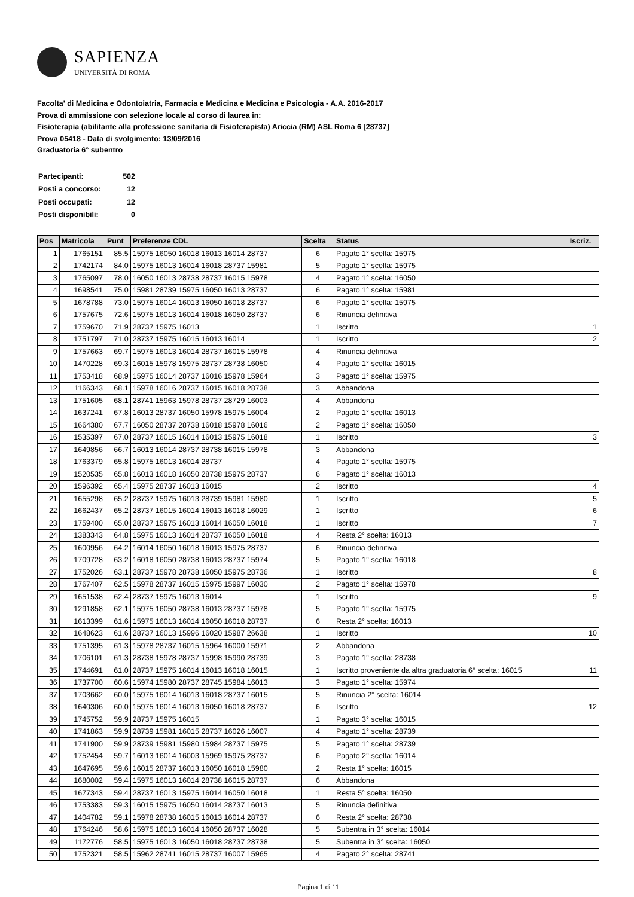SAPIENZA
UNIVERSITÀ DI ROMA
Facolta' di Medicina e Odontoiatria, Farmacia e Medicina e Medicina e Psicologia - A.A. 2016-2017
Prova di ammissione con selezione locale al corso di laurea in:
Fisioterapia (abilitante alla professione sanitaria di Fisioterapista) Ariccia (RM) ASL Roma 6 [28737]
Prova 05418 - Data di svolgimento: 13/09/2016
Graduatoria 6° subentro
| Partecipanti: | 502 |
| Posti a concorso: | 12 |
| Posti occupati: | 12 |
| Posti disponibili: | 0 |
| Pos | Matricola | Punt | Preferenze CDL | Scelta | Status | Iscriz. |
| --- | --- | --- | --- | --- | --- | --- |
| 1 | 1765151 | 85.5 | 15975 16050 16018 16013 16014 28737 | 6 | Pagato 1° scelta: 15975 | |
| 2 | 1742174 | 84.0 | 15975 16013 16014 16018 28737 15981 | 5 | Pagato 1° scelta: 15975 | |
| 3 | 1765097 | 78.0 | 16050 16013 28738 28737 16015 15978 | 4 | Pagato 1° scelta: 16050 | |
| 4 | 1698541 | 75.0 | 15981 28739 15975 16050 16013 28737 | 6 | Pagato 1° scelta: 15981 | |
| 5 | 1678788 | 73.0 | 15975 16014 16013 16050 16018 28737 | 6 | Pagato 1° scelta: 15975 | |
| 6 | 1757675 | 72.6 | 15975 16013 16014 16018 16050 28737 | 6 | Rinuncia definitiva | |
| 7 | 1759670 | 71.9 | 28737 15975 16013 | 1 | Iscritto | 1 |
| 8 | 1751797 | 71.0 | 28737 15975 16015 16013 16014 | 1 | Iscritto | 2 |
| 9 | 1757663 | 69.7 | 15975 16013 16014 28737 16015 15978 | 4 | Rinuncia definitiva | |
| 10 | 1470228 | 69.3 | 16015 15978 15975 28737 28738 16050 | 4 | Pagato 1° scelta: 16015 | |
| 11 | 1753418 | 68.9 | 15975 16014 28737 16016 15978 15964 | 3 | Pagato 1° scelta: 15975 | |
| 12 | 1166343 | 68.1 | 15978 16016 28737 16015 16018 28738 | 3 | Abbandona | |
| 13 | 1751605 | 68.1 | 28741 15963 15978 28737 28729 16003 | 4 | Abbandona | |
| 14 | 1637241 | 67.8 | 16013 28737 16050 15978 15975 16004 | 2 | Pagato 1° scelta: 16013 | |
| 15 | 1664380 | 67.7 | 16050 28737 28738 16018 15978 16016 | 2 | Pagato 1° scelta: 16050 | |
| 16 | 1535397 | 67.0 | 28737 16015 16014 16013 15975 16018 | 1 | Iscritto | 3 |
| 17 | 1649856 | 66.7 | 16013 16014 28737 28738 16015 15978 | 3 | Abbandona | |
| 18 | 1763379 | 65.8 | 15975 16013 16014 28737 | 4 | Pagato 1° scelta: 15975 | |
| 19 | 1520535 | 65.8 | 16013 16018 16050 28738 15975 28737 | 6 | Pagato 1° scelta: 16013 | |
| 20 | 1596392 | 65.4 | 15975 28737 16013 16015 | 2 | Iscritto | 4 |
| 21 | 1655298 | 65.2 | 28737 15975 16013 28739 15981 15980 | 1 | Iscritto | 5 |
| 22 | 1662437 | 65.2 | 28737 16015 16014 16013 16018 16029 | 1 | Iscritto | 6 |
| 23 | 1759400 | 65.0 | 28737 15975 16013 16014 16050 16018 | 1 | Iscritto | 7 |
| 24 | 1383343 | 64.8 | 15975 16013 16014 28737 16050 16018 | 4 | Resta 2° scelta: 16013 | |
| 25 | 1600956 | 64.2 | 16014 16050 16018 16013 15975 28737 | 6 | Rinuncia definitiva | |
| 26 | 1709728 | 63.2 | 16018 16050 28738 16013 28737 15974 | 5 | Pagato 1° scelta: 16018 | |
| 27 | 1752026 | 63.1 | 28737 15978 28738 16050 15975 28736 | 1 | Iscritto | 8 |
| 28 | 1767407 | 62.5 | 15978 28737 16015 15975 15997 16030 | 2 | Pagato 1° scelta: 15978 | |
| 29 | 1651538 | 62.4 | 28737 15975 16013 16014 | 1 | Iscritto | 9 |
| 30 | 1291858 | 62.1 | 15975 16050 28738 16013 28737 15978 | 5 | Pagato 1° scelta: 15975 | |
| 31 | 1613399 | 61.6 | 15975 16013 16014 16050 16018 28737 | 6 | Resta 2° scelta: 16013 | |
| 32 | 1648623 | 61.6 | 28737 16013 15996 16020 15987 26638 | 1 | Iscritto | 10 |
| 33 | 1751395 | 61.3 | 15978 28737 16015 15964 16000 15971 | 2 | Abbandona | |
| 34 | 1706101 | 61.3 | 28738 15978 28737 15998 15990 28739 | 3 | Pagato 1° scelta: 28738 | |
| 35 | 1744691 | 61.0 | 28737 15975 16014 16013 16018 16015 | 1 | Iscritto proveniente da altra graduatoria 6° scelta: 16015 | 11 |
| 36 | 1737700 | 60.6 | 15974 15980 28737 28745 15984 16013 | 3 | Pagato 1° scelta: 15974 | |
| 37 | 1703662 | 60.0 | 15975 16014 16013 16018 28737 16015 | 5 | Rinuncia 2° scelta: 16014 | |
| 38 | 1640306 | 60.0 | 15975 16014 16013 16050 16018 28737 | 6 | Iscritto | 12 |
| 39 | 1745752 | 59.9 | 28737 15975 16015 | 1 | Pagato 3° scelta: 16015 | |
| 40 | 1741863 | 59.9 | 28739 15981 16015 28737 16026 16007 | 4 | Pagato 1° scelta: 28739 | |
| 41 | 1741900 | 59.9 | 28739 15981 15980 15984 28737 15975 | 5 | Pagato 1° scelta: 28739 | |
| 42 | 1752454 | 59.7 | 16013 16014 16003 15969 15975 28737 | 6 | Pagato 2° scelta: 16014 | |
| 43 | 1647695 | 59.6 | 16015 28737 16013 16050 16018 15980 | 2 | Resta 1° scelta: 16015 | |
| 44 | 1680002 | 59.4 | 15975 16013 16014 28738 16015 28737 | 6 | Abbandona | |
| 45 | 1677343 | 59.4 | 28737 16013 15975 16014 16050 16018 | 1 | Resta 5° scelta: 16050 | |
| 46 | 1753383 | 59.3 | 16015 15975 16050 16014 28737 16013 | 5 | Rinuncia definitiva | |
| 47 | 1404782 | 59.1 | 15978 28738 16015 16013 16014 28737 | 6 | Resta 2° scelta: 28738 | |
| 48 | 1764246 | 58.6 | 15975 16013 16014 16050 28737 16028 | 5 | Subentra in 3° scelta: 16014 | |
| 49 | 1172776 | 58.5 | 15975 16013 16050 16018 28737 28738 | 5 | Subentra in 3° scelta: 16050 | |
| 50 | 1752321 | 58.5 | 15962 28741 16015 28737 16007 15965 | 4 | Pagato 2° scelta: 28741 | |
Pagina 1 di 11